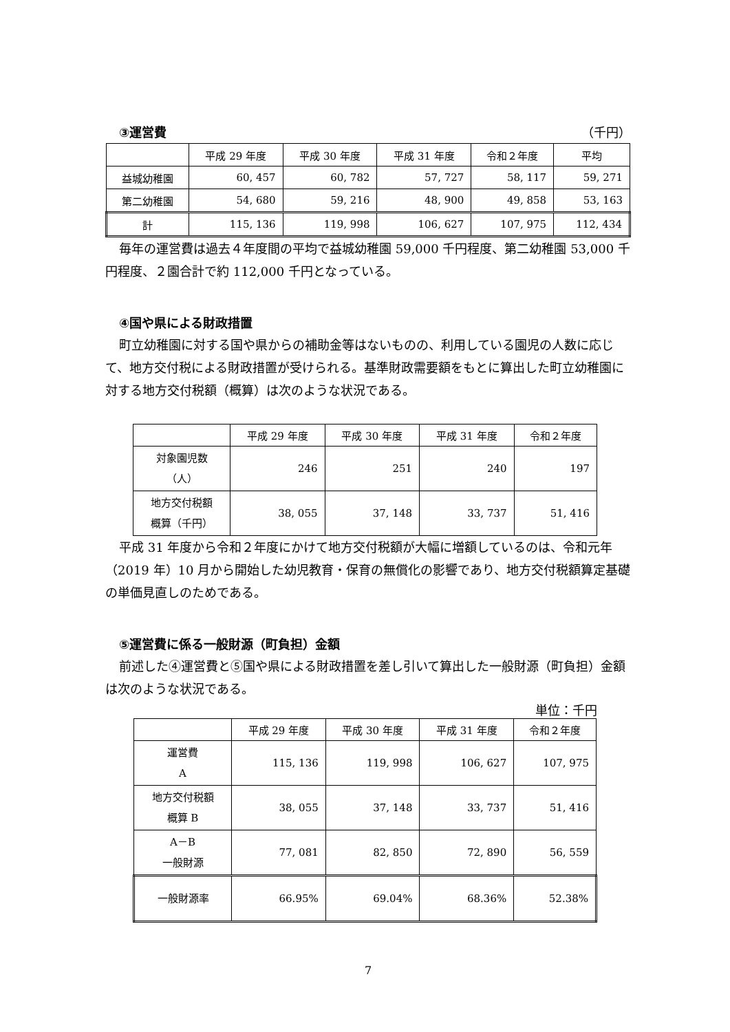③運営費 （千円）
| | 平成 29 年度 | 平成 30 年度 | 平成 31 年度 | 令和２年度 | 平均 |
| --- | --- | --- | --- | --- | --- |
| 益城幼稚園 | 60, 457 | 60, 782 | 57, 727 | 58, 117 | 59, 271 |
| 第二幼稚園 | 54, 680 | 59, 216 | 48, 900 | 49, 858 | 53, 163 |
| 計 | 115, 136 | 119, 998 | 106, 627 | 107, 975 | 112, 434 |
毎年の運営費は過去４年度間の平均で益城幼稚園 59,000 千円程度、第二幼稚園 53,000 千円程度、２園合計で約 112,000 千円となっている。
④国や県による財政措置
町立幼稚園に対する国や県からの補助金等はないものの、利用している園児の人数に応じて、地方交付税による財政措置が受けられる。基準財政需要額をもとに算出した町立幼稚園に対する地方交付税額（概算）は次のような状況である。
| | 平成 29 年度 | 平成 30 年度 | 平成 31 年度 | 令和２年度 |
| --- | --- | --- | --- | --- |
| 対象園児数 （人） | 246 | 251 | 240 | 197 |
| 地方交付税額 概算（千円） | 38, 055 | 37, 148 | 33, 737 | 51, 416 |
平成 31 年度から令和２年度にかけて地方交付税額が大幅に増額しているのは、令和元年（2019 年）10 月から開始した幼児教育・保育の無償化の影響であり、地方交付税額算定基礎の単価見直しのためである。
⑤運営費に係る一般財源（町負担）金額
前述した④運営費と⑤国や県による財政措置を差し引いて算出した一般財源（町負担）金額は次のような状況である。
単位：千円
| | 平成 29 年度 | 平成 30 年度 | 平成 31 年度 | 令和２年度 |
| --- | --- | --- | --- | --- |
| 運営費 A | 115, 136 | 119, 998 | 106, 627 | 107, 975 |
| 地方交付税額 概算 B | 38, 055 | 37, 148 | 33, 737 | 51, 416 |
| A－B 一般財源 | 77, 081 | 82, 850 | 72, 890 | 56, 559 |
| 一般財源率 | 66.95% | 69.04% | 68.36% | 52.38% |
7